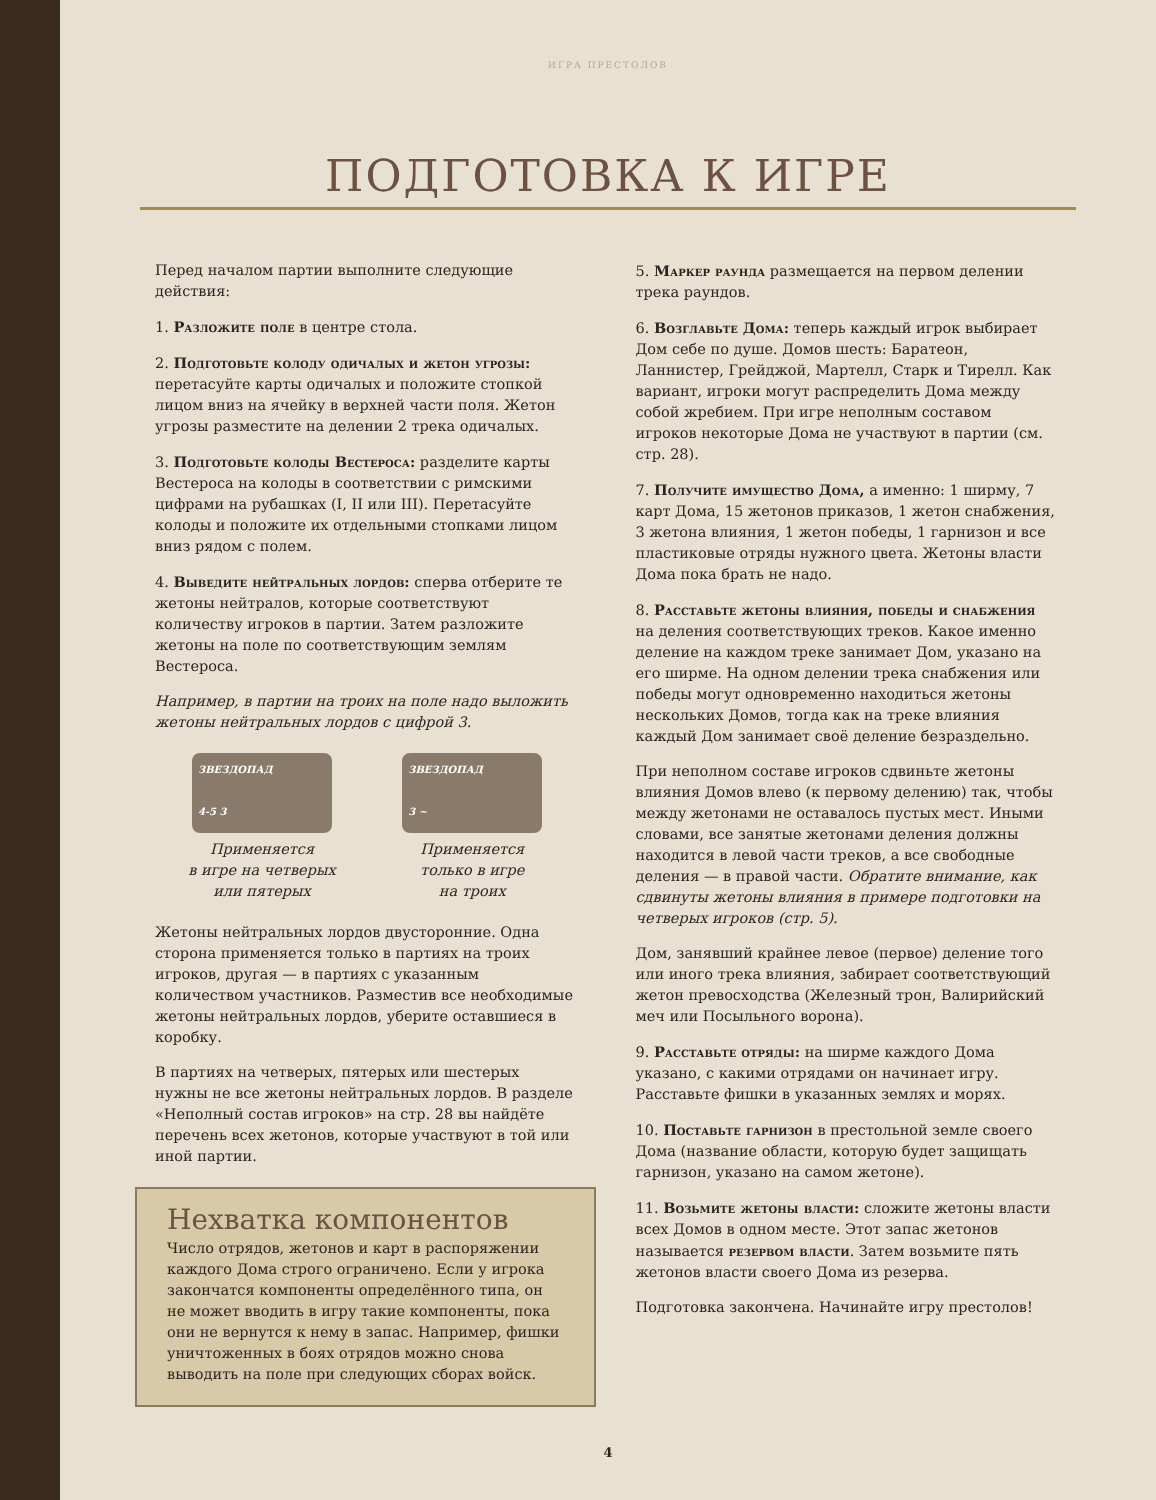ИГРА ПРЕСТОЛОВ
ПОДГОТОВКА К ИГРЕ
Перед началом партии выполните следующие действия:
1. Разложите поле в центре стола.
2. Подготовьте колоду одичалых и жетон угрозы: перетасуйте карты одичалых и положите стопкой лицом вниз на ячейку в верхней части поля. Жетон угрозы разместите на делении 2 трека одичалых.
3. Подготовьте колоды Вестероса: разделите карты Вестероса на колоды в соответствии с римскими цифрами на рубашках (I, II или III). Перетасуйте колоды и положите их отдельными стопками лицом вниз рядом с полем.
4. Выведите нейтральных лордов: сперва отберите те жетоны нейтралов, которые соответствуют количеству игроков в партии. Затем разложите жетоны на поле по соответствующим землям Вестероса.
Например, в партии на троих на поле надо выложить жетоны нейтральных лордов с цифрой 3.
ЗВЕЗДОПАД
4-5 3
Применяется
в игре на четверых
или пятерых
ЗВЕЗДОПАД
3 ~
Применяется
только в игре
на троих
Жетоны нейтральных лордов двусторонние. Одна сторона применяется только в партиях на троих игроков, другая — в партиях с указанным количеством участников. Разместив все необходимые жетоны нейтральных лордов, уберите оставшиеся в коробку.
В партиях на четверых, пятерых или шестерых нужны не все жетоны нейтральных лордов. В разделе «Неполный состав игроков» на стр. 28 вы найдёте перечень всех жетонов, которые участвуют в той или иной партии.
Нехватка компонентов
Число отрядов, жетонов и карт в распоряжении каждого Дома строго ограничено. Если у игрока закончатся компоненты определённого типа, он не может вводить в игру такие компоненты, пока они не вернутся к нему в запас. Например, фишки уничтоженных в боях отрядов можно снова выводить на поле при следующих сборах войск.
5. Маркер раунда размещается на первом делении трека раундов.
6. Возглавьте Дома: теперь каждый игрок выбирает Дом себе по душе. Домов шесть: Баратеон, Ланнистер, Грейджой, Мартелл, Старк и Тирелл. Как вариант, игроки могут распределить Дома между собой жребием. При игре неполным составом игроков некоторые Дома не участвуют в партии (см. стр. 28).
7. Получите имущество Дома, а именно: 1 ширму, 7 карт Дома, 15 жетонов приказов, 1 жетон снабжения, 3 жетона влияния, 1 жетон победы, 1 гарнизон и все пластиковые отряды нужного цвета. Жетоны власти Дома пока брать не надо.
8. Расставьте жетоны влияния, победы и снабжения на деления соответствующих треков. Какое именно деление на каждом треке занимает Дом, указано на его ширме. На одном делении трека снабжения или победы могут одновременно находиться жетоны нескольких Домов, тогда как на треке влияния каждый Дом занимает своё деление безраздельно.
При неполном составе игроков сдвиньте жетоны влияния Домов влево (к первому делению) так, чтобы между жетонами не оставалось пустых мест. Иными словами, все занятые жетонами деления должны находится в левой части треков, а все свободные деления — в правой части. Обратите внимание, как сдвинуты жетоны влияния в примере подготовки на четверых игроков (стр. 5).
Дом, занявший крайнее левое (первое) деление того или иного трека влияния, забирает соответствующий жетон превосходства (Железный трон, Валирийский меч или Посыльного ворона).
9. Расставьте отряды: на ширме каждого Дома указано, с какими отрядами он начинает игру. Расставьте фишки в указанных землях и морях.
10. Поставьте гарнизон в престольной земле своего Дома (название области, которую будет защищать гарнизон, указано на самом жетоне).
11. Возьмите жетоны власти: сложите жетоны власти всех Домов в одном месте. Этот запас жетонов называется резервом власти. Затем возьмите пять жетонов власти своего Дома из резерва.
Подготовка закончена. Начинайте игру престолов!
4